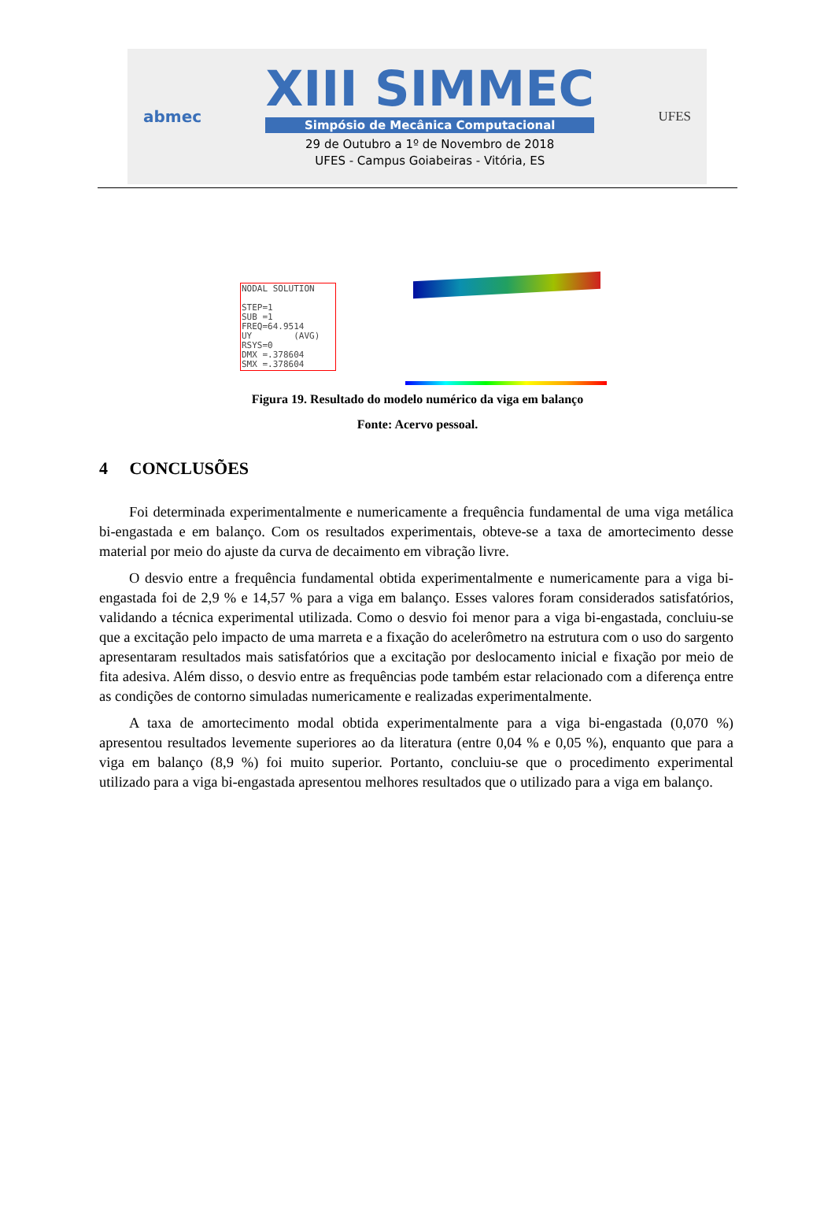abmec
XIII SIMMEC
Simpósio de Mecânica Computacional
29 de Outubro a 1º de Novembro de 2018
UFES - Campus Goiabeiras - Vitória, ES
UFES
NODAL SOLUTION
STEP=1
SUB =1
FREQ=64.9514
UY (AVG)
RSYS=0
DMX =.378604
SMX =.378604
Figura 19. Resultado do modelo numérico da viga em balanço
Fonte: Acervo pessoal.
4 CONCLUSÕES
Foi determinada experimentalmente e numericamente a frequência fundamental de uma viga metálica bi-engastada e em balanço. Com os resultados experimentais, obteve-se a taxa de amortecimento desse material por meio do ajuste da curva de decaimento em vibração livre.
O desvio entre a frequência fundamental obtida experimentalmente e numericamente para a viga bi-engastada foi de 2,9 % e 14,57 % para a viga em balanço. Esses valores foram considerados satisfatórios, validando a técnica experimental utilizada. Como o desvio foi menor para a viga bi-engastada, concluiu-se que a excitação pelo impacto de uma marreta e a fixação do acelerômetro na estrutura com o uso do sargento apresentaram resultados mais satisfatórios que a excitação por deslocamento inicial e fixação por meio de fita adesiva. Além disso, o desvio entre as frequências pode também estar relacionado com a diferença entre as condições de contorno simuladas numericamente e realizadas experimentalmente.
A taxa de amortecimento modal obtida experimentalmente para a viga bi-engastada (0,070 %) apresentou resultados levemente superiores ao da literatura (entre 0,04 % e 0,05 %), enquanto que para a viga em balanço (8,9 %) foi muito superior. Portanto, concluiu-se que o procedimento experimental utilizado para a viga bi-engastada apresentou melhores resultados que o utilizado para a viga em balanço.